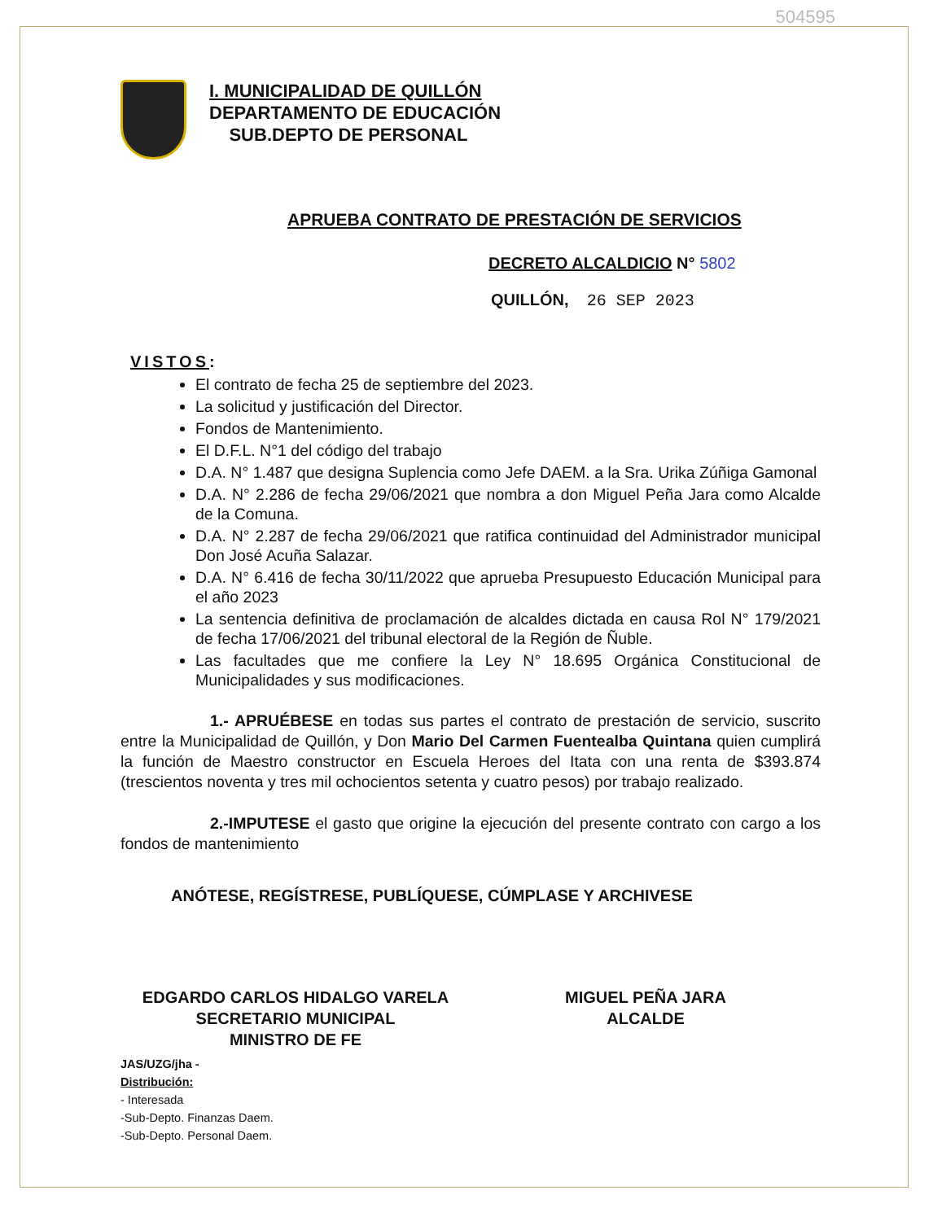504595
I. MUNICIPALIDAD DE QUILLÓN
DEPARTAMENTO DE EDUCACIÓN
SUB.DEPTO DE PERSONAL
APRUEBA CONTRATO DE PRESTACIÓN DE SERVICIOS
DECRETO ALCALDICIO N° 5802
QUILLÓN, 26 SEP 2023
VISTOS:
El contrato de fecha 25 de septiembre del 2023.
La solicitud y justificación del Director.
Fondos de Mantenimiento.
El D.F.L. N°1 del código del trabajo
D.A. N° 1.487 que designa Suplencia como Jefe DAEM. a la Sra. Urika Zúñiga Gamonal
D.A. N° 2.286 de fecha 29/06/2021 que nombra a don Miguel Peña Jara como Alcalde de la Comuna.
D.A. N° 2.287 de fecha 29/06/2021 que ratifica continuidad del Administrador municipal Don José Acuña Salazar.
D.A. N° 6.416 de fecha 30/11/2022 que aprueba Presupuesto Educación Municipal para el año 2023
La sentencia definitiva de proclamación de alcaldes dictada en causa Rol N° 179/2021 de fecha 17/06/2021 del tribunal electoral de la Región de Ñuble.
Las facultades que me confiere la Ley N° 18.695 Orgánica Constitucional de Municipalidades y sus modificaciones.
1.- APRUÉBESE en todas sus partes el contrato de prestación de servicio, suscrito entre la Municipalidad de Quillón, y Don Mario Del Carmen Fuentealba Quintana quien cumplirá la función de Maestro constructor en Escuela Heroes del Itata con una renta de $393.874 (trescientos noventa y tres mil ochocientos setenta y cuatro pesos) por trabajo realizado.
2.-IMPUTESE el gasto que origine la ejecución del presente contrato con cargo a los fondos de mantenimiento
ANÓTESE, REGÍSTRESE, PUBLÍQUESE, CÚMPLASE Y ARCHIVESE
EDGARDO CARLOS HIDALGO VARELA
SECRETARIO MUNICIPAL
MINISTRO DE FE
MIGUEL PEÑA JARA
ALCALDE
JAS/UZG/jha -
Distribución:
- Interesada
-Sub-Depto. Finanzas Daem.
-Sub-Depto. Personal Daem.